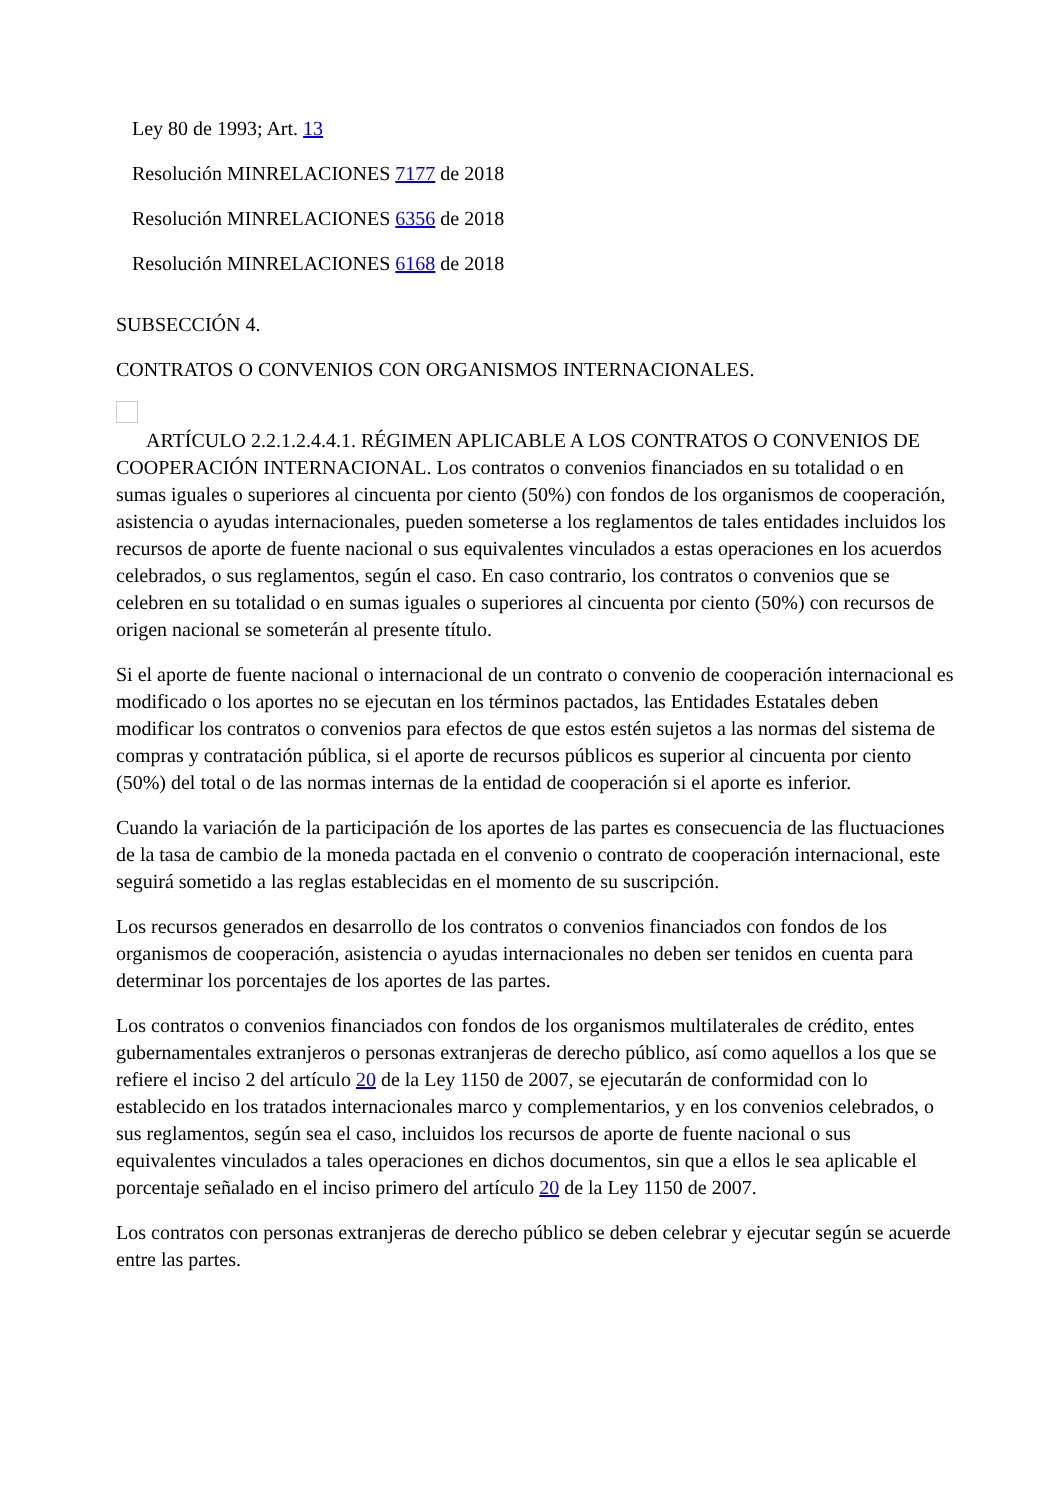Ley 80 de 1993; Art. 13
Resolución MINRELACIONES 7177 de 2018
Resolución MINRELACIONES 6356 de 2018
Resolución MINRELACIONES 6168 de 2018
SUBSECCIÓN 4.
CONTRATOS O CONVENIOS CON ORGANISMOS INTERNACIONALES.
ARTÍCULO 2.2.1.2.4.4.1. RÉGIMEN APLICABLE A LOS CONTRATOS O CONVENIOS DE COOPERACIÓN INTERNACIONAL. Los contratos o convenios financiados en su totalidad o en sumas iguales o superiores al cincuenta por ciento (50%) con fondos de los organismos de cooperación, asistencia o ayudas internacionales, pueden someterse a los reglamentos de tales entidades incluidos los recursos de aporte de fuente nacional o sus equivalentes vinculados a estas operaciones en los acuerdos celebrados, o sus reglamentos, según el caso. En caso contrario, los contratos o convenios que se celebren en su totalidad o en sumas iguales o superiores al cincuenta por ciento (50%) con recursos de origen nacional se someterán al presente título.
Si el aporte de fuente nacional o internacional de un contrato o convenio de cooperación internacional es modificado o los aportes no se ejecutan en los términos pactados, las Entidades Estatales deben modificar los contratos o convenios para efectos de que estos estén sujetos a las normas del sistema de compras y contratación pública, si el aporte de recursos públicos es superior al cincuenta por ciento (50%) del total o de las normas internas de la entidad de cooperación si el aporte es inferior.
Cuando la variación de la participación de los aportes de las partes es consecuencia de las fluctuaciones de la tasa de cambio de la moneda pactada en el convenio o contrato de cooperación internacional, este seguirá sometido a las reglas establecidas en el momento de su suscripción.
Los recursos generados en desarrollo de los contratos o convenios financiados con fondos de los organismos de cooperación, asistencia o ayudas internacionales no deben ser tenidos en cuenta para determinar los porcentajes de los aportes de las partes.
Los contratos o convenios financiados con fondos de los organismos multilaterales de crédito, entes gubernamentales extranjeros o personas extranjeras de derecho público, así como aquellos a los que se refiere el inciso 2 del artículo 20 de la Ley 1150 de 2007, se ejecutarán de conformidad con lo establecido en los tratados internacionales marco y complementarios, y en los convenios celebrados, o sus reglamentos, según sea el caso, incluidos los recursos de aporte de fuente nacional o sus equivalentes vinculados a tales operaciones en dichos documentos, sin que a ellos le sea aplicable el porcentaje señalado en el inciso primero del artículo 20 de la Ley 1150 de 2007.
Los contratos con personas extranjeras de derecho público se deben celebrar y ejecutar según se acuerde entre las partes.